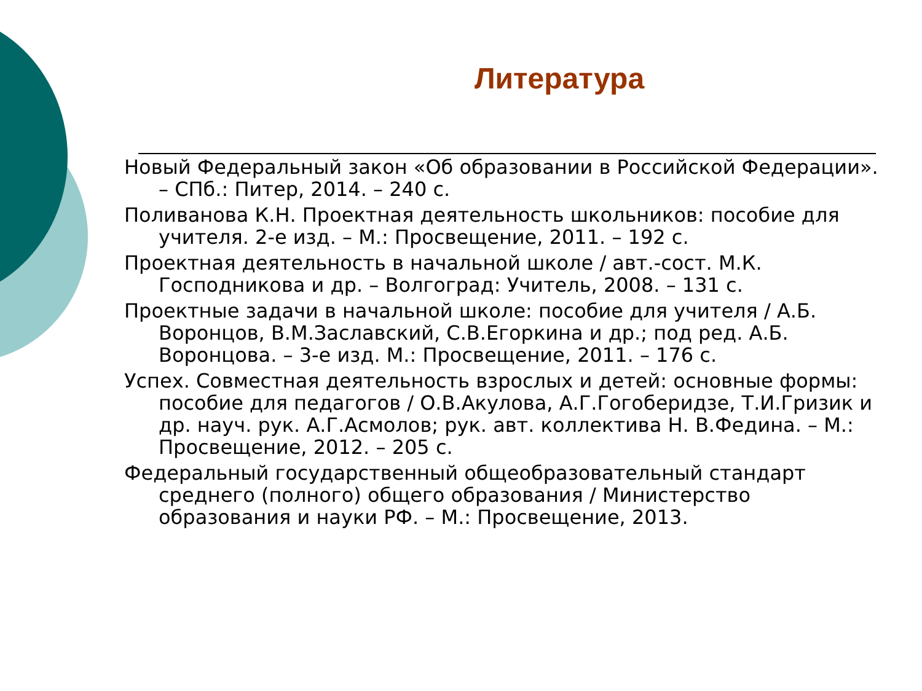Литература
Новый Федеральный закон «Об образовании в Российской Федерации». – СПб.: Питер, 2014. – 240 с.
Поливанова К.Н. Проектная деятельность школьников: пособие для учителя. 2-е изд. – М.: Просвещение, 2011. – 192 с.
Проектная деятельность в начальной школе / авт.-сост. М.К. Господникова и др. – Волгоград: Учитель, 2008. – 131 с.
Проектные задачи в начальной школе: пособие для учителя / А.Б. Воронцов, В.М.Заславский, С.В.Егоркина и др.; под ред. А.Б. Воронцова. – 3-е изд. М.: Просвещение, 2011. – 176 с.
Успех. Совместная деятельность взрослых и детей: основные формы: пособие для педагогов / О.В.Акулова, А.Г.Гогоберидзе, Т.И.Гризик и др. науч. рук. А.Г.Асмолов; рук. авт. коллектива Н. В.Федина. – М.: Просвещение, 2012. – 205 с.
Федеральный государственный общеобразовательный стандарт среднего (полного) общего образования / Министерство образования и науки РФ. – М.: Просвещение, 2013.